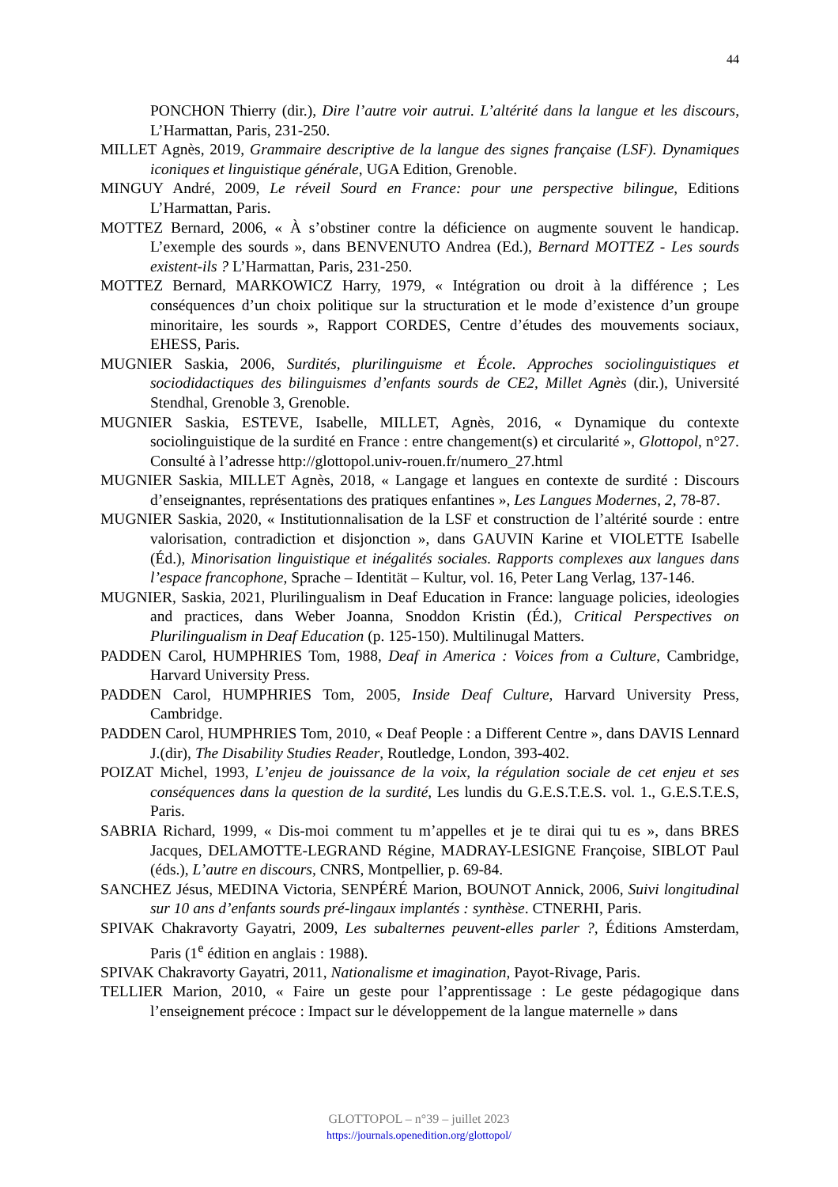44
PONCHON Thierry (dir.), Dire l’autre voir autrui. L’altérité dans la langue et les discours, L’Harmattan, Paris, 231-250.
MILLET Agnès, 2019, Grammaire descriptive de la langue des signes française (LSF). Dynamiques iconiques et linguistique générale, UGA Edition, Grenoble.
MINGUY André, 2009, Le réveil Sourd en France: pour une perspective bilingue, Editions L’Harmattan, Paris.
MOTTEZ Bernard, 2006, « À s’obstiner contre la déficience on augmente souvent le handicap. L’exemple des sourds », dans BENVENUTO Andrea (Ed.), Bernard MOTTEZ - Les sourds existent-ils ? L’Harmattan, Paris, 231-250.
MOTTEZ Bernard, MARKOWICZ Harry, 1979, « Intégration ou droit à la différence ; Les conséquences d’un choix politique sur la structuration et le mode d’existence d’un groupe minoritaire, les sourds », Rapport CORDES, Centre d’études des mouvements sociaux, EHESS, Paris.
MUGNIER Saskia, 2006, Surdités, plurilinguisme et École. Approches sociolinguistiques et sociodidactiques des bilinguismes d’enfants sourds de CE2, Millet Agnès (dir.), Université Stendhal, Grenoble 3, Grenoble.
MUGNIER Saskia, ESTEVE, Isabelle, MILLET, Agnès, 2016, « Dynamique du contexte sociolinguistique de la surdité en France : entre changement(s) et circularité », Glottopol, n°27. Consulté à l’adresse http://glottopol.univ-rouen.fr/numero_27.html
MUGNIER Saskia, MILLET Agnès, 2018, « Langage et langues en contexte de surdité : Discours d’enseignantes, représentations des pratiques enfantines », Les Langues Modernes, 2, 78-87.
MUGNIER Saskia, 2020, « Institutionnalisation de la LSF et construction de l’altérité sourde : entre valorisation, contradiction et disjonction », dans GAUVIN Karine et VIOLETTE Isabelle (Éd.), Minorisation linguistique et inégalités sociales. Rapports complexes aux langues dans l’espace francophone, Sprache – Identität – Kultur, vol. 16, Peter Lang Verlag, 137-146.
MUGNIER, Saskia, 2021, Plurilingualism in Deaf Education in France: language policies, ideologies and practices, dans Weber Joanna, Snoddon Kristin (Éd.), Critical Perspectives on Plurilingualism in Deaf Education (p. 125-150). Multilinugal Matters.
PADDEN Carol, HUMPHRIES Tom, 1988, Deaf in America : Voices from a Culture, Cambridge, Harvard University Press.
PADDEN Carol, HUMPHRIES Tom, 2005, Inside Deaf Culture, Harvard University Press, Cambridge.
PADDEN Carol, HUMPHRIES Tom, 2010, « Deaf People : a Different Centre », dans DAVIS Lennard J.(dir), The Disability Studies Reader, Routledge, London, 393-402.
POIZAT Michel, 1993, L’enjeu de jouissance de la voix, la régulation sociale de cet enjeu et ses conséquences dans la question de la surdité, Les lundis du G.E.S.T.E.S. vol. 1., G.E.S.T.E.S, Paris.
SABRIA Richard, 1999, « Dis-moi comment tu m’appelles et je te dirai qui tu es », dans BRES Jacques, DELAMOTTE-LEGRAND Régine, MADRAY-LESIGNE Françoise, SIBLOT Paul (éds.), L’autre en discours, CNRS, Montpellier, p. 69-84.
SANCHEZ Jésus, MEDINA Victoria, SENPÉRÉ Marion, BOUNOT Annick, 2006, Suivi longitudinal sur 10 ans d’enfants sourds pré-lingaux implantés : synthèse. CTNERHI, Paris.
SPIVAK Chakravorty Gayatri, 2009, Les subalternes peuvent-elles parler ?, Éditions Amsterdam, Paris (1<sup>e</sup> édition en anglais : 1988).
SPIVAK Chakravorty Gayatri, 2011, Nationalisme et imagination, Payot-Rivage, Paris.
TELLIER Marion, 2010, « Faire un geste pour l’apprentissage : Le geste pédagogique dans l’enseignement précoce : Impact sur le développement de la langue maternelle » dans
GLOTTOPOL – n°39 – juillet 2023
https://journals.openedition.org/glottopol/